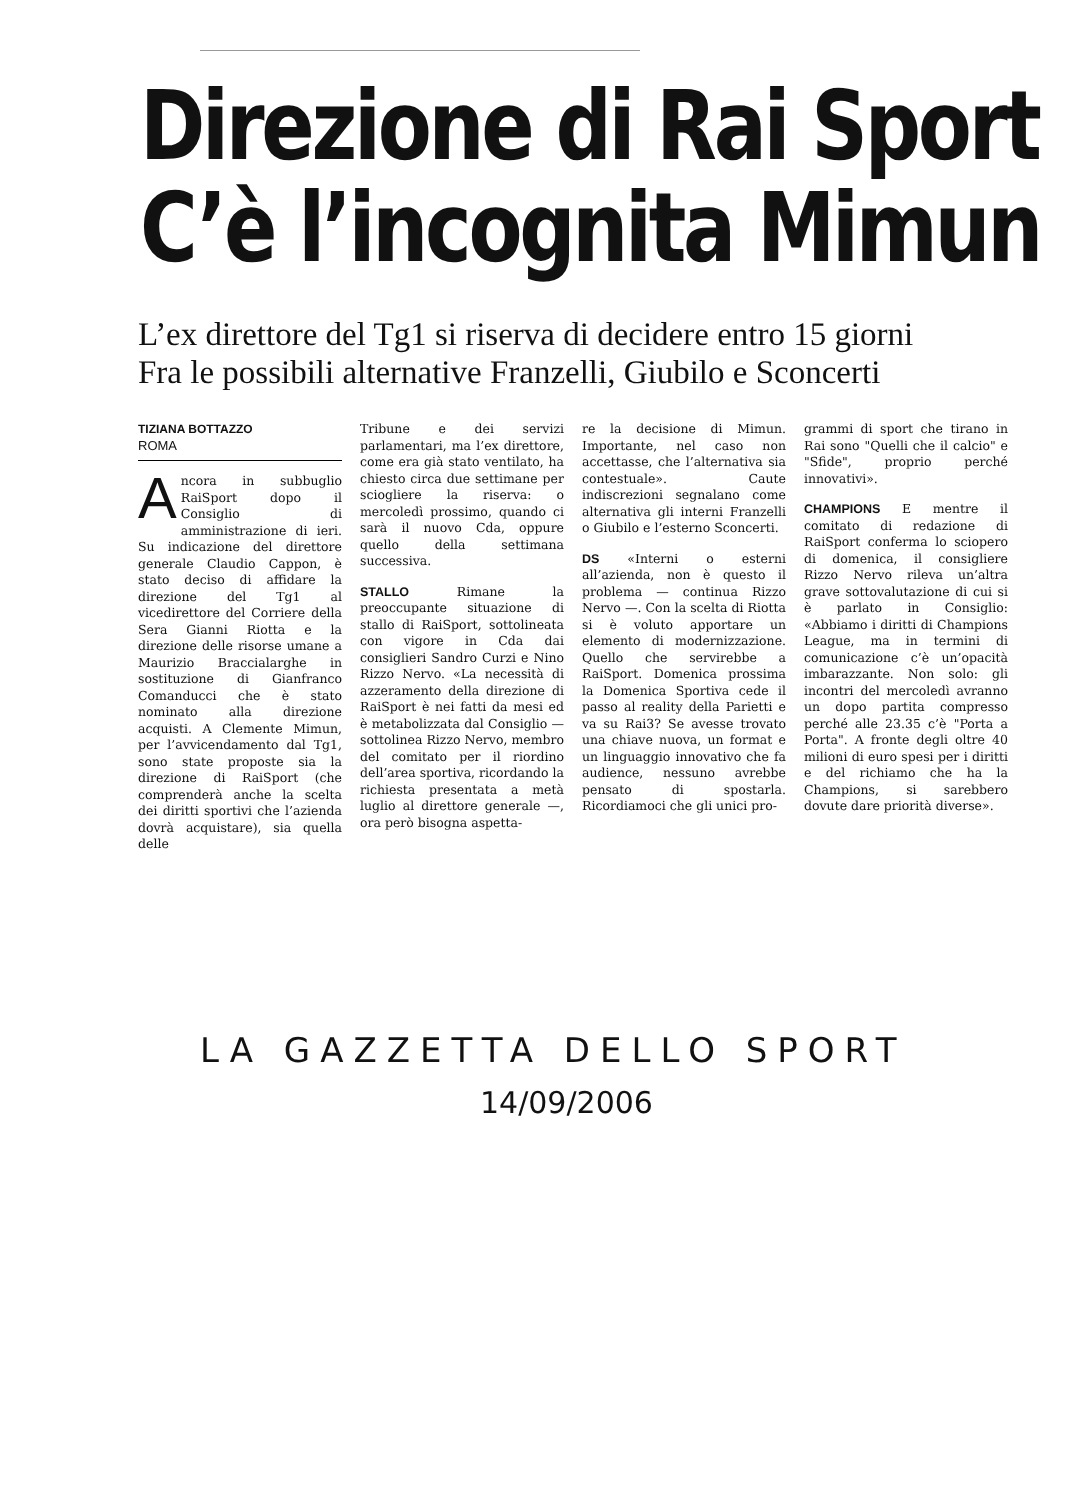Direzione di Rai Sport
C’è l’incognita Mimun
L’ex direttore del Tg1 si riserva di decidere entro 15 giorni
Fra le possibili alternative Franzelli, Giubilo e Sconcerti
TIZIANA BOTTAZZO
ROMA
Ancora in subbuglio RaiSport dopo il Consiglio di amministrazione di ieri. Su indicazione del direttore generale Claudio Cappon, è stato deciso di affidare la direzione del Tg1 al vicedirettore del Corriere della Sera Gianni Riotta e la direzione delle risorse umane a Maurizio Braccialarghe in sostituzione di Gianfranco Comanducci che è stato nominato alla direzione acquisti. A Clemente Mimun, per l’avvicendamento dal Tg1, sono state proposte sia la direzione di RaiSport (che comprenderà anche la scelta dei diritti sportivi che l’azienda dovrà acquistare), sia quella delle
Tribune e dei servizi parlamentari, ma l’ex direttore, come era già stato ventilato, ha chiesto circa due settimane per sciogliere la riserva: o mercoledì prossimo, quando ci sarà il nuovo Cda, oppure quello della settimana successiva.
STALLO Rimane la preoccupante situazione di stallo di RaiSport, sottolineata con vigore in Cda dai consiglieri Sandro Curzi e Nino Rizzo Nervo. «La necessità di azzeramento della direzione di RaiSport è nei fatti da mesi ed è metabolizzata dal Consiglio — sottolinea Rizzo Nervo, membro del comitato per il riordino dell’area sportiva, ricordando la richiesta presentata a metà luglio al direttore generale —, ora però bisogna aspetta-
re la decisione di Mimun. Importante, nel caso non accettasse, che l’alternativa sia contestuale». Caute indiscrezioni segnalano come alternativa gli interni Franzelli o Giubilo e l’esterno Sconcerti.
DS «Interni o esterni all’azienda, non è questo il problema — continua Rizzo Nervo —. Con la scelta di Riotta si è voluto apportare un elemento di modernizzazione. Quello che servirebbe a RaiSport. Domenica prossima la Domenica Sportiva cede il passo al reality della Parietti e va su Rai3? Se avesse trovato una chiave nuova, un format e un linguaggio innovativo che fa audience, nessuno avrebbe pensato di spostarla. Ricordiamoci che gli unici pro-
grammi di sport che tirano in Rai sono "Quelli che il calcio" e "Sfide", proprio perché innovativi».
CHAMPIONS E mentre il comitato di redazione di RaiSport conferma lo sciopero di domenica, il consigliere Rizzo Nervo rileva un’altra grave sottovalutazione di cui si è parlato in Consiglio: «Abbiamo i diritti di Champions League, ma in termini di comunicazione c’è un’opacità imbarazzante. Non solo: gli incontri del mercoledì avranno un dopo partita compresso perché alle 23.35 c’è "Porta a Porta". A fronte degli oltre 40 milioni di euro spesi per i diritti e del richiamo che ha la Champions, si sarebbero dovute dare priorità diverse».
LA GAZZETTA DELLO SPORT
14/09/2006